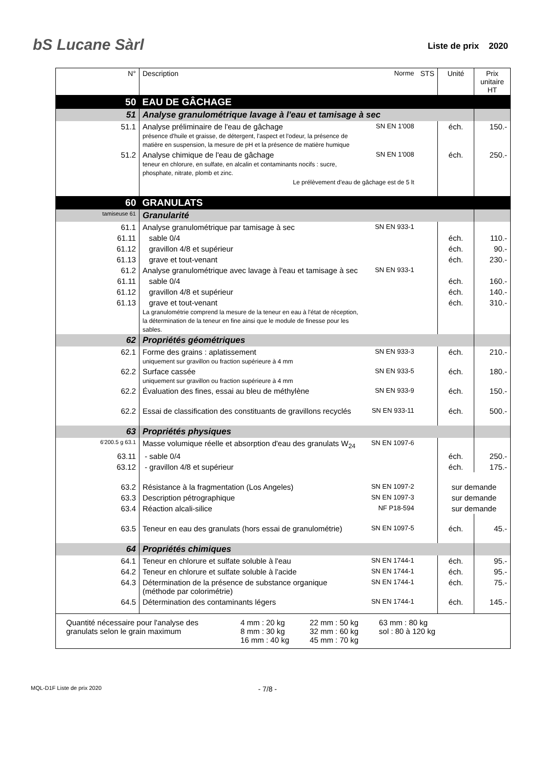bS Lucane Sàrl
Liste de prix 2020
| N° | Description | Norme | STS | Unité | Prix unitaire HT |
| --- | --- | --- | --- | --- | --- |
| 50 | EAU DE GÂCHAGE | | | | |
| 51 | Analyse granulométrique lavage à l'eau et tamisage à sec | | | | |
| 51.1 | Analyse préliminaire de l'eau de gâchage présence d'huile et graisse, de détergent, l'aspect et l'odeur, la présence de matière en suspension, la mesure de pH et la présence de matière humique | SN EN 1'008 | | éch. | 150.- |
| 51.2 | Analyse chimique de l'eau de gâchage teneur en chlorure, en sulfate, en alcalin et contaminants nocifs : sucre, phosphate, nitrate, plomb et zinc. | SN EN 1'008 | | éch. | 250.- |
| | Le prélèvement d'eau de gâchage est de 5 lt | | | | |
| 60 | GRANULATS | | | | |
| tamiseuse 61 | Granularité | | | | |
| 61.1 | Analyse granulométrique par tamisage à sec | SN EN 933-1 | | | |
| 61.11 | sable 0/4 | | | éch. | 110.- |
| 61.12 | gravillon 4/8 et supérieur | | | éch. | 90.- |
| 61.13 | grave et tout-venant | | | éch. | 230.- |
| 61.2 | Analyse granulométrique avec lavage à l'eau et tamisage à sec | SN EN 933-1 | | | |
| 61.11 | sable 0/4 | | | éch. | 160.- |
| 61.12 | gravillon 4/8 et supérieur | | | éch. | 140.- |
| 61.13 | grave et tout-venant La granulométrie comprend la mesure de la teneur en eau à l'état de réception, la détermination de la teneur en fine ainsi que le module de finesse pour les sables. | | | éch. | 310.- |
| 62 | Propriétés géométriques | | | | |
| 62.1 | Forme des grains : aplatissement uniquement sur gravillon ou fraction supérieure à 4 mm | SN EN 933-3 | | éch. | 210.- |
| 62.2 | Surface cassée uniquement sur gravillon ou fraction supérieure à 4 mm | SN EN 933-5 | | éch. | 180.- |
| 62.2 | Évaluation des fines, essai au bleu de méthylène | SN EN 933-9 | | éch. | 150.- |
| 62.2 | Essai de classification des constituants de gravillons recyclés | SN EN 933-11 | | éch. | 500.- |
| 63 | Propriétés physiques | | | | |
| 6'200.5 g 63.1 | Masse volumique réelle et absorption d'eau des granulats W<sub>24</sub> | SN EN 1097-6 | | | |
| 63.11 | - sable 0/4 | | | éch. | 250.- |
| 63.12 | - gravillon 4/8 et supérieur | | | éch. | 175.- |
| 63.2 | Résistance à la fragmentation (Los Angeles) | SN EN 1097-2 | | sur demande | |
| 63.3 | Description pétrographique | SN EN 1097-3 | | sur demande | |
| 63.4 | Réaction alcali-silice | NF P18-594 | | sur demande | |
| 63.5 | Teneur en eau des granulats (hors essai de granulométrie) | SN EN 1097-5 | | éch. | 45.- |
| 64 | Propriétés chimiques | | | | |
| 64.1 | Teneur en chlorure et sulfate soluble à l'eau | SN EN 1744-1 | | éch. | 95.- |
| 64.2 | Teneur en chlorure et sulfate soluble à l'acide | SN EN 1744-1 | | éch. | 95.- |
| 64.3 | Détermination de la présence de substance organique (méthode par colorimétrie) | SN EN 1744-1 | | éch. | 75.- |
| 64.5 | Détermination des contaminants légers | SN EN 1744-1 | | éch. | 145.- |
| Quantité nécessaire pour l'analyse des granulats selon le grain maximum 4 mm : 20 kg 8 mm : 30 kg 16 mm : 40 kg 22 mm : 50 kg 32 mm : 60 kg 45 mm : 70 kg 63 mm : 80 kg sol : 80 à 120 kg | | | | | |
MQL-D1F Liste de prix 2020 - 7/8 -